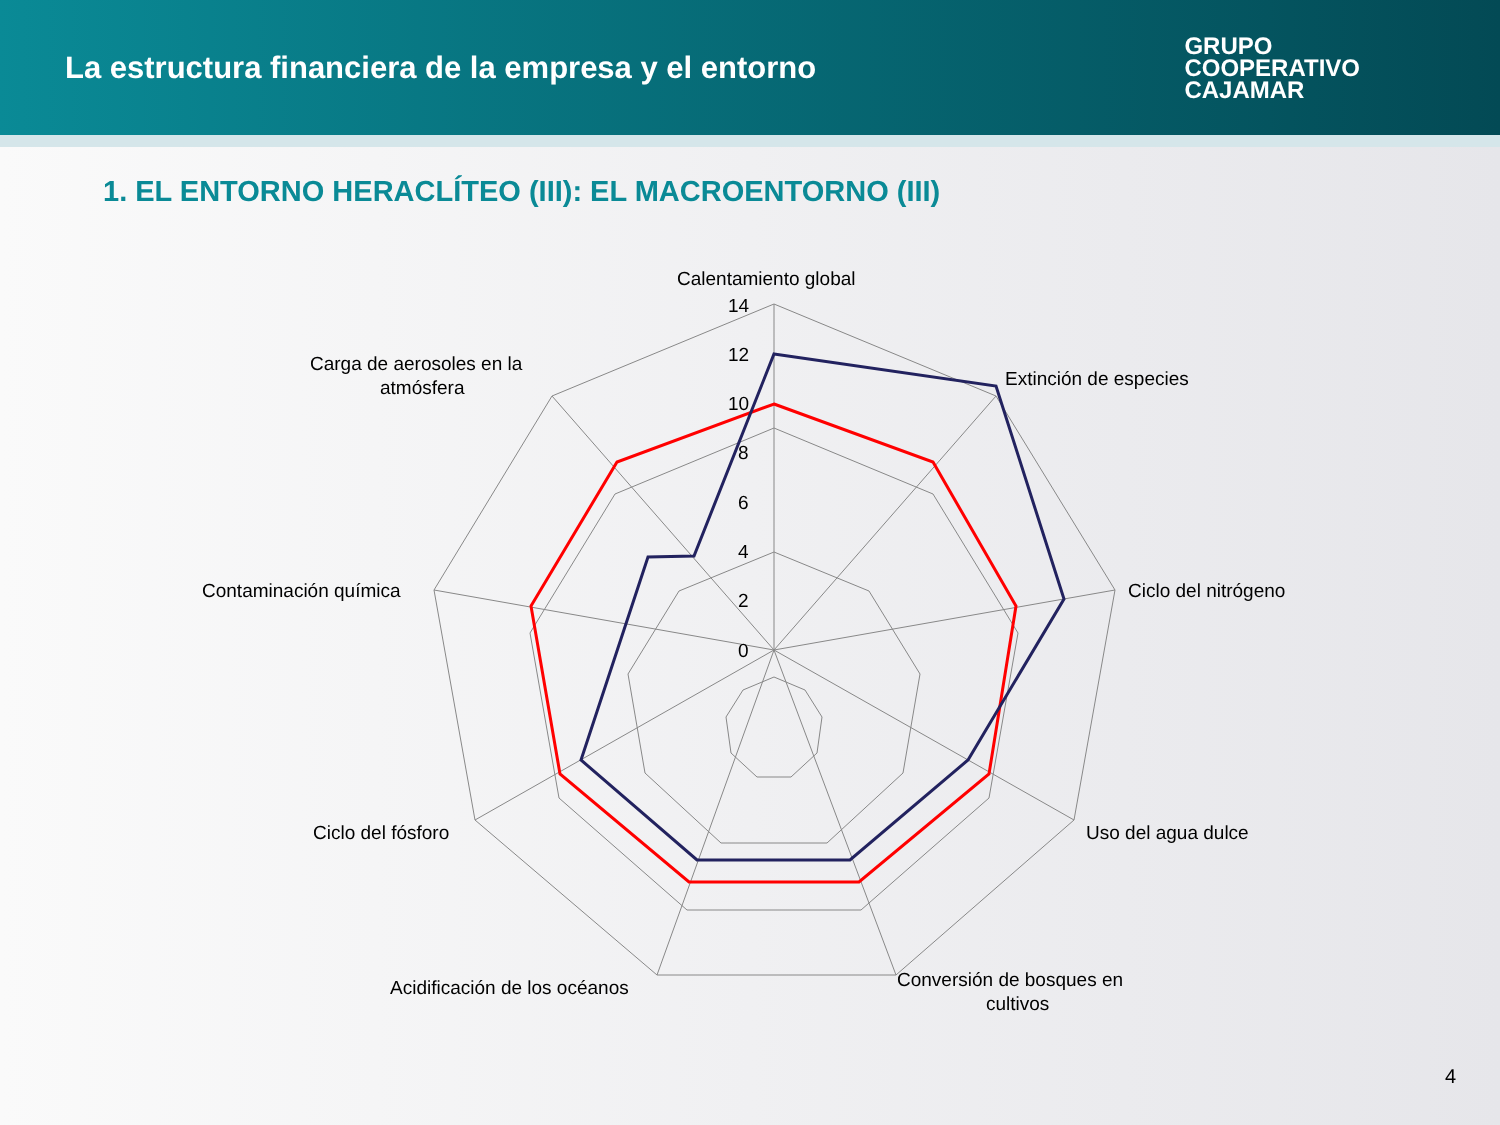La estructura financiera de la empresa y el entorno
GRUPO
COOPERATIVO
CAJAMAR
1. EL ENTORNO HERACLÍTEO (III): EL MACROENTORNO (III)
Calentamiento global
Extinción de especies
Ciclo del nitrógeno
Uso del agua dulce
Conversión de bosques en
cultivos
Acidificación de los océanos
Ciclo del fósforo
Contaminación química
Carga de aerosoles en la
atmósfera
14
12
10
8
6
4
2
0
4